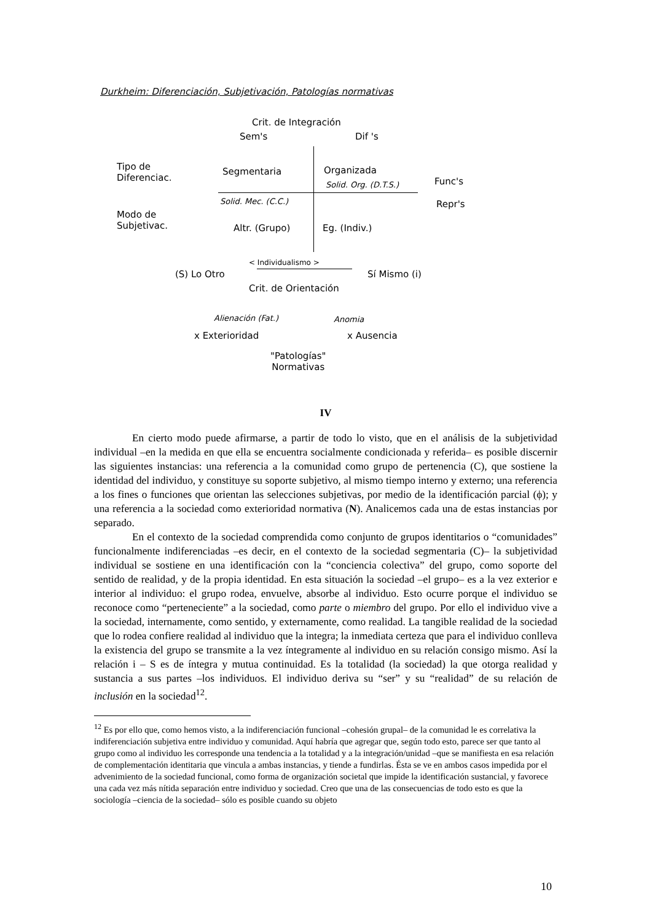Durkheim: Diferenciación, Subjetivación, Patologías normativas
Crit. de Integración
Sem's Dif 's
Tipo de
Diferenciac.
Segmentaria Organizada
Solid. Org. (D.T.S.) Func's
Solid. Mec. (C.C.) Repr's
Modo de
Subjetivac.
Altr. (Grupo) Eg. (Indiv.)
< Individualismo >
(S) Lo Otro Sí Mismo (i)
Crit. de Orientación
Alienación (Fat.) Anomia
x Exterioridad x Ausencia
"Patologías"
Normativas
IV
En cierto modo puede afirmarse, a partir de todo lo visto, que en el análisis de la subjetividad individual –en la medida en que ella se encuentra socialmente condicionada y referida– es posible discernir las siguientes instancias: una referencia a la comunidad como grupo de pertenencia (C), que sostiene la identidad del individuo, y constituye su soporte subjetivo, al mismo tiempo interno y externo; una referencia a los fines o funciones que orientan las selecciones subjetivas, por medio de la identificación parcial (ϕ); y una referencia a la sociedad como exterioridad normativa (N). Analicemos cada una de estas instancias por separado.
En el contexto de la sociedad comprendida como conjunto de grupos identitarios o “comunidades” funcionalmente indiferenciadas –es decir, en el contexto de la sociedad segmentaria (C)– la subjetividad individual se sostiene en una identificación con la “conciencia colectiva” del grupo, como soporte del sentido de realidad, y de la propia identidad. En esta situación la sociedad –el grupo– es a la vez exterior e interior al individuo: el grupo rodea, envuelve, absorbe al individuo. Esto ocurre porque el individuo se reconoce como “perteneciente” a la sociedad, como parte o miembro del grupo. Por ello el individuo vive a la sociedad, internamente, como sentido, y externamente, como realidad. La tangible realidad de la sociedad que lo rodea confiere realidad al individuo que la integra; la inmediata certeza que para el individuo conlleva la existencia del grupo se transmite a la vez íntegramente al individuo en su relación consigo mismo. Así la relación i – S es de íntegra y mutua continuidad. Es la totalidad (la sociedad) la que otorga realidad y sustancia a sus partes –los individuos. El individuo deriva su “ser” y su “realidad” de su relación de inclusión en la sociedad<sup>12</sup>.
<sup>12</sup> Es por ello que, como hemos visto, a la indiferenciación funcional –cohesión grupal– de la comunidad le es correlativa la indiferenciación subjetiva entre individuo y comunidad. Aquí habría que agregar que, según todo esto, parece ser que tanto al grupo como al individuo les corresponde una tendencia a la totalidad y a la integración/unidad –que se manifiesta en esa relación de complementación identitaria que vincula a ambas instancias, y tiende a fundirlas. Ésta se ve en ambos casos impedida por el advenimiento de la sociedad funcional, como forma de organización societal que impide la identificación sustancial, y favorece una cada vez más nítida separación entre individuo y sociedad. Creo que una de las consecuencias de todo esto es que la sociología –ciencia de la sociedad– sólo es posible cuando su objeto
10